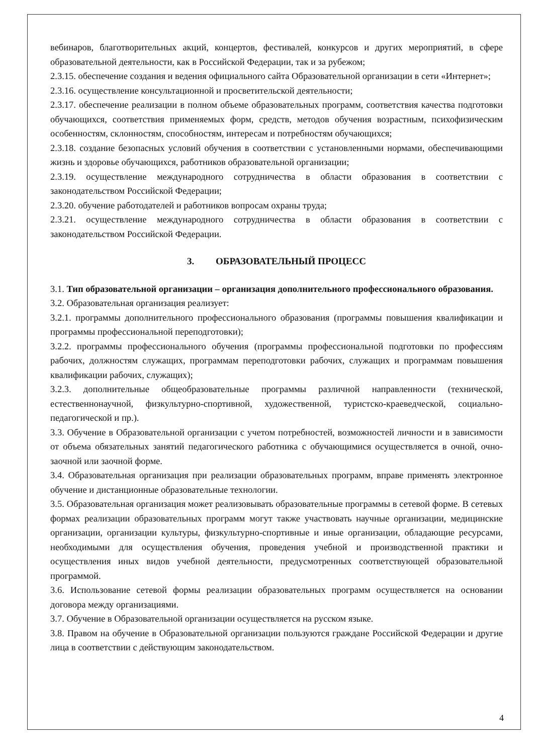вебинаров, благотворительных акций, концертов, фестивалей, конкурсов и других мероприятий, в сфере образовательной деятельности, как в Российской Федерации, так и за рубежом;
2.3.15. обеспечение создания и ведения официального сайта Образовательной организации в сети «Интернет»;
2.3.16. осуществление консультационной и просветительской деятельности;
2.3.17. обеспечение реализации в полном объеме образовательных программ, соответствия качества подготовки обучающихся, соответствия применяемых форм, средств, методов обучения возрастным, психофизическим особенностям, склонностям, способностям, интересам и потребностям обучающихся;
2.3.18. создание безопасных условий обучения в соответствии с установленными нормами, обеспечивающими жизнь и здоровье обучающихся, работников образовательной организации;
2.3.19. осуществление международного сотрудничества в области образования в соответствии с законодательством Российской Федерации;
2.3.20. обучение работодателей и работников вопросам охраны труда;
2.3.21. осуществление международного сотрудничества в области образования в соответствии с законодательством Российской Федерации.
3. ОБРАЗОВАТЕЛЬНЫЙ ПРОЦЕСС
3.1. Тип образовательной организации – организация дополнительного профессионального образования.
3.2. Образовательная организация реализует:
3.2.1. программы дополнительного профессионального образования (программы повышения квалификации и программы профессиональной переподготовки);
3.2.2. программы профессионального обучения (программы профессиональной подготовки по профессиям рабочих, должностям служащих, программам переподготовки рабочих, служащих и программам повышения квалификации рабочих, служащих);
3.2.3. дополнительные общеобразовательные программы различной направленности (технической, естественнонаучной, физкультурно-спортивной, художественной, туристско-краеведческой, социально-педагогической и пр.).
3.3. Обучение в Образовательной организации с учетом потребностей, возможностей личности и в зависимости от объема обязательных занятий педагогического работника с обучающимися осуществляется в очной, очно-заочной или заочной форме.
3.4. Образовательная организация при реализации образовательных программ, вправе применять электронное обучение и дистанционные образовательные технологии.
3.5. Образовательная организация может реализовывать образовательные программы в сетевой форме. В сетевых формах реализации образовательных программ могут также участвовать научные организации, медицинские организации, организации культуры, физкультурно-спортивные и иные организации, обладающие ресурсами, необходимыми для осуществления обучения, проведения учебной и производственной практики и осуществления иных видов учебной деятельности, предусмотренных соответствующей образовательной программой.
3.6. Использование сетевой формы реализации образовательных программ осуществляется на основании договора между организациями.
3.7. Обучение в Образовательной организации осуществляется на русском языке.
3.8. Правом на обучение в Образовательной организации пользуются граждане Российской Федерации и другие лица в соответствии с действующим законодательством.
4